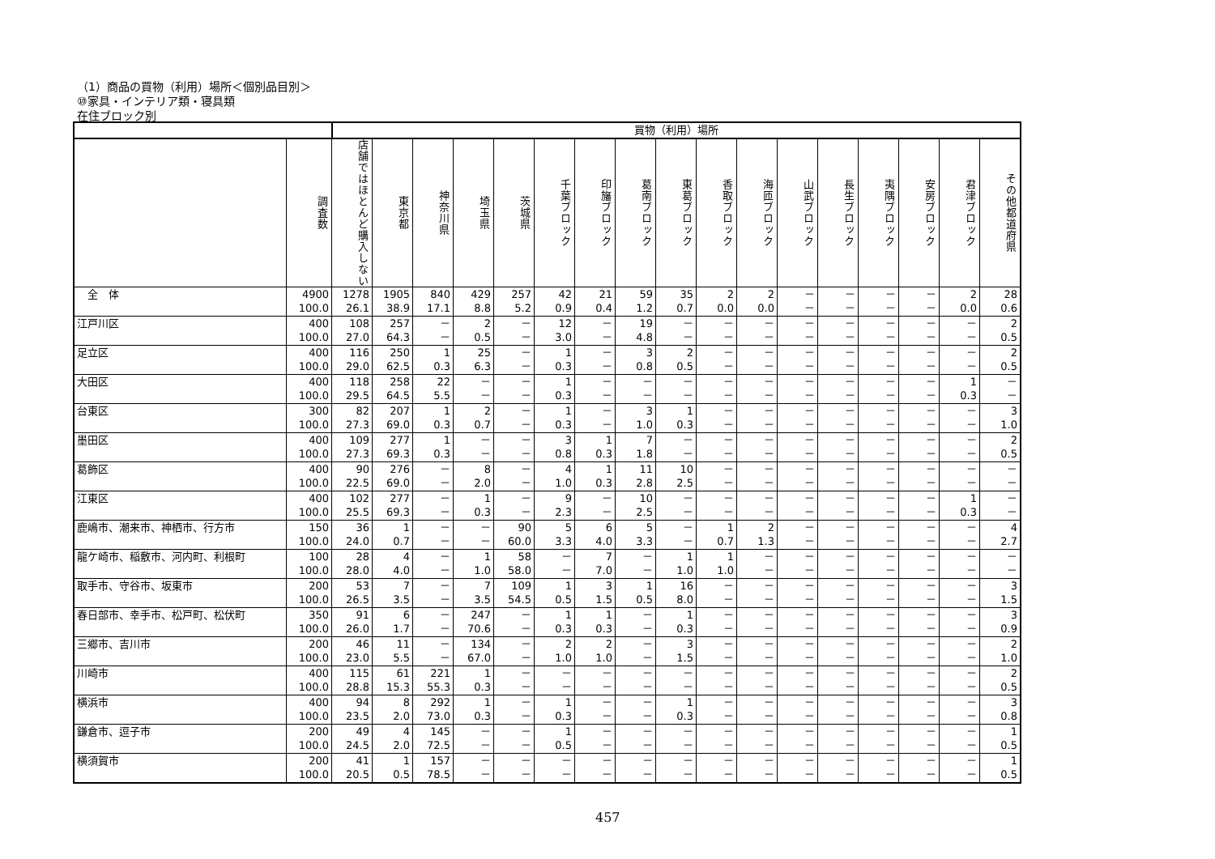（1）商品の買物（利用）場所＜個別品目別＞
⑩家具・インテリア類・寝具類
在住ブロック別
| | | 買物（利用）場所 | | | | | | | | | | | | | | | | |
| --- | --- | --- | --- | --- | --- | --- | --- | --- | --- | --- | --- | --- | --- | --- | --- | --- | --- | --- |
| | 調査数 | 店舗ではほとんど購入しない | 東京都 | 神奈川県 | 埼玉県 | 茨城県 | 千葉ブロック | 印旛ブロック | 葛南ブロック | 東葛ブロック | 香取ブロック | 海匝ブロック | 山武ブロック | 長生ブロック | 夷隅ブロック | 安房ブロック | 君津ブロック | その他都道府県 |
| 全 体 | 4900 | 1278 | 1905 | 840 | 429 | 257 | 42 | 21 | 59 | 35 | 2 | 2 | － | － | － | － | 2 | 28 |
| | 100.0 | 26.1 | 38.9 | 17.1 | 8.8 | 5.2 | 0.9 | 0.4 | 1.2 | 0.7 | 0.0 | 0.0 | － | － | － | － | 0.0 | 0.6 |
| 江戸川区 | 400 | 108 | 257 | － | 2 | － | 12 | － | 19 | － | － | － | － | － | － | － | － | 2 |
| | 100.0 | 27.0 | 64.3 | － | 0.5 | － | 3.0 | － | 4.8 | － | － | － | － | － | － | － | － | 0.5 |
| 足立区 | 400 | 116 | 250 | 1 | 25 | － | 1 | － | 3 | 2 | － | － | － | － | － | － | － | 2 |
| | 100.0 | 29.0 | 62.5 | 0.3 | 6.3 | － | 0.3 | － | 0.8 | 0.5 | － | － | － | － | － | － | － | 0.5 |
| 大田区 | 400 | 118 | 258 | 22 | － | － | 1 | － | － | － | － | － | － | － | － | － | 1 | － |
| | 100.0 | 29.5 | 64.5 | 5.5 | － | － | 0.3 | － | － | － | － | － | － | － | － | － | 0.3 | － |
| 台東区 | 300 | 82 | 207 | 1 | 2 | － | 1 | － | 3 | 1 | － | － | － | － | － | － | － | 3 |
| | 100.0 | 27.3 | 69.0 | 0.3 | 0.7 | － | 0.3 | － | 1.0 | 0.3 | － | － | － | － | － | － | － | 1.0 |
| 墨田区 | 400 | 109 | 277 | 1 | － | － | 3 | 1 | 7 | － | － | － | － | － | － | － | － | 2 |
| | 100.0 | 27.3 | 69.3 | 0.3 | － | － | 0.8 | 0.3 | 1.8 | － | － | － | － | － | － | － | － | 0.5 |
| 葛飾区 | 400 | 90 | 276 | － | 8 | － | 4 | 1 | 11 | 10 | － | － | － | － | － | － | － | － |
| | 100.0 | 22.5 | 69.0 | － | 2.0 | － | 1.0 | 0.3 | 2.8 | 2.5 | － | － | － | － | － | － | － | － |
| 江東区 | 400 | 102 | 277 | － | 1 | － | 9 | － | 10 | － | － | － | － | － | － | － | 1 | － |
| | 100.0 | 25.5 | 69.3 | － | 0.3 | － | 2.3 | － | 2.5 | － | － | － | － | － | － | － | 0.3 | － |
| 鹿嶋市、潮来市、神栖市、行方市 | 150 | 36 | 1 | － | － | 90 | 5 | 6 | 5 | － | 1 | 2 | － | － | － | － | － | 4 |
| | 100.0 | 24.0 | 0.7 | － | － | 60.0 | 3.3 | 4.0 | 3.3 | － | 0.7 | 1.3 | － | － | － | － | － | 2.7 |
| 龍ケ崎市、稲敷市、河内町、利根町 | 100 | 28 | 4 | － | 1 | 58 | － | 7 | － | 1 | 1 | － | － | － | － | － | － | － |
| | 100.0 | 28.0 | 4.0 | － | 1.0 | 58.0 | － | 7.0 | － | 1.0 | 1.0 | － | － | － | － | － | － | － |
| 取手市、守谷市、坂東市 | 200 | 53 | 7 | － | 7 | 109 | 1 | 3 | 1 | 16 | － | － | － | － | － | － | － | 3 |
| | 100.0 | 26.5 | 3.5 | － | 3.5 | 54.5 | 0.5 | 1.5 | 0.5 | 8.0 | － | － | － | － | － | － | － | 1.5 |
| 春日部市、幸手市、松戸町、松伏町 | 350 | 91 | 6 | － | 247 | － | 1 | 1 | － | 1 | － | － | － | － | － | － | － | 3 |
| | 100.0 | 26.0 | 1.7 | － | 70.6 | － | 0.3 | 0.3 | － | 0.3 | － | － | － | － | － | － | － | 0.9 |
| 三郷市、吉川市 | 200 | 46 | 11 | － | 134 | － | 2 | 2 | － | 3 | － | － | － | － | － | － | － | 2 |
| | 100.0 | 23.0 | 5.5 | － | 67.0 | － | 1.0 | 1.0 | － | 1.5 | － | － | － | － | － | － | － | 1.0 |
| 川崎市 | 400 | 115 | 61 | 221 | 1 | － | － | － | － | － | － | － | － | － | － | － | － | 2 |
| | 100.0 | 28.8 | 15.3 | 55.3 | 0.3 | － | － | － | － | － | － | － | － | － | － | － | － | 0.5 |
| 横浜市 | 400 | 94 | 8 | 292 | 1 | － | 1 | － | － | 1 | － | － | － | － | － | － | － | 3 |
| | 100.0 | 23.5 | 2.0 | 73.0 | 0.3 | － | 0.3 | － | － | 0.3 | － | － | － | － | － | － | － | 0.8 |
| 鎌倉市、逗子市 | 200 | 49 | 4 | 145 | － | － | 1 | － | － | － | － | － | － | － | － | － | － | 1 |
| | 100.0 | 24.5 | 2.0 | 72.5 | － | － | 0.5 | － | － | － | － | － | － | － | － | － | － | 0.5 |
| 横須賀市 | 200 | 41 | 1 | 157 | － | － | － | － | － | － | － | － | － | － | － | － | － | 1 |
| | 100.0 | 20.5 | 0.5 | 78.5 | － | － | － | － | － | － | － | － | － | － | － | － | － | 0.5 |
457